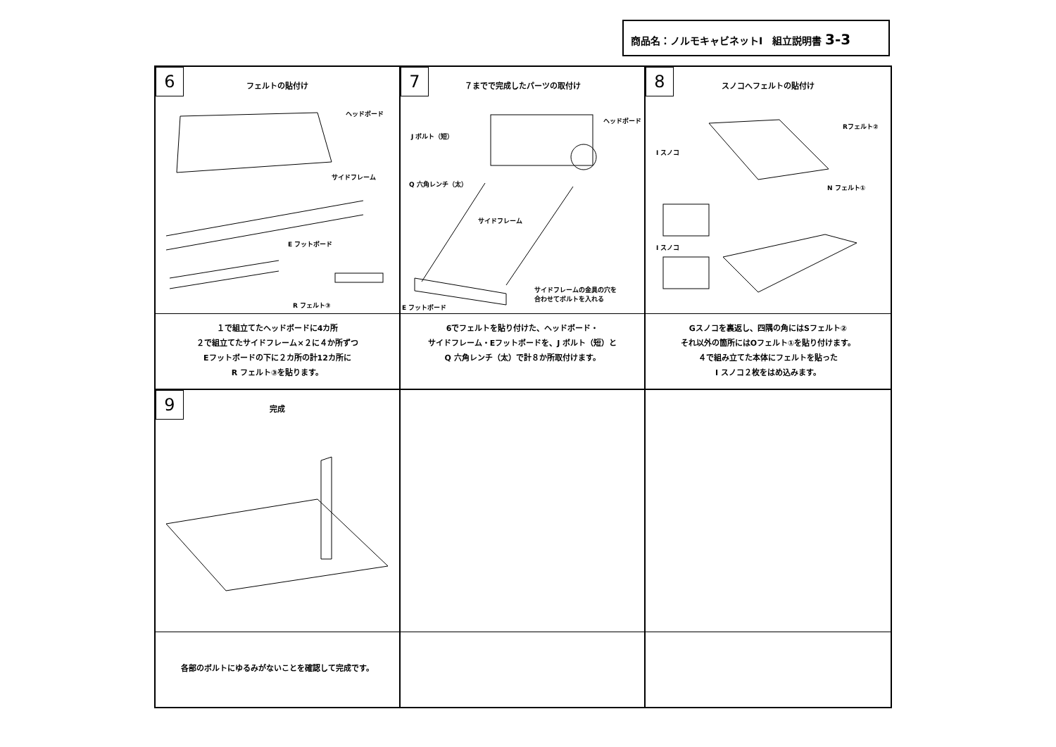商品名：ノルモキャビネットⅠ　組立説明書 3-3
6
フェルトの貼付け
ヘッドボード
サイドフレーム
E フットボード
R フェルト③
１で組立てたヘッドボードに4カ所
２で組立てたサイドフレーム×２に４か所ずつ
Eフットボードの下に２カ所の計12カ所に
R フェルト③を貼ります。
7
７までで完成したパーツの取付け
J ボルト（短）
ヘッドボード
Q 六角レンチ（太）
サイドフレーム
サイドフレームの金具の穴を
合わせてボルトを入れる
E フットボード
6でフェルトを貼り付けた、ヘッドボード・
サイドフレーム・Eフットボードを、J ボルト（短）と
Q 六角レンチ（太）で計８か所取付けます。
8
スノコへフェルトの貼付け
Rフェルト②
I スノコ
N フェルト①
I スノコ
Gスノコを裏返し、四隅の角にはSフェルト②
それ以外の箇所にはOフェルト①を貼り付けます。
４で組み立てた本体にフェルトを貼った
I スノコ２枚をはめ込みます。
9
完成
各部のボルトにゆるみがないことを確認して完成です。